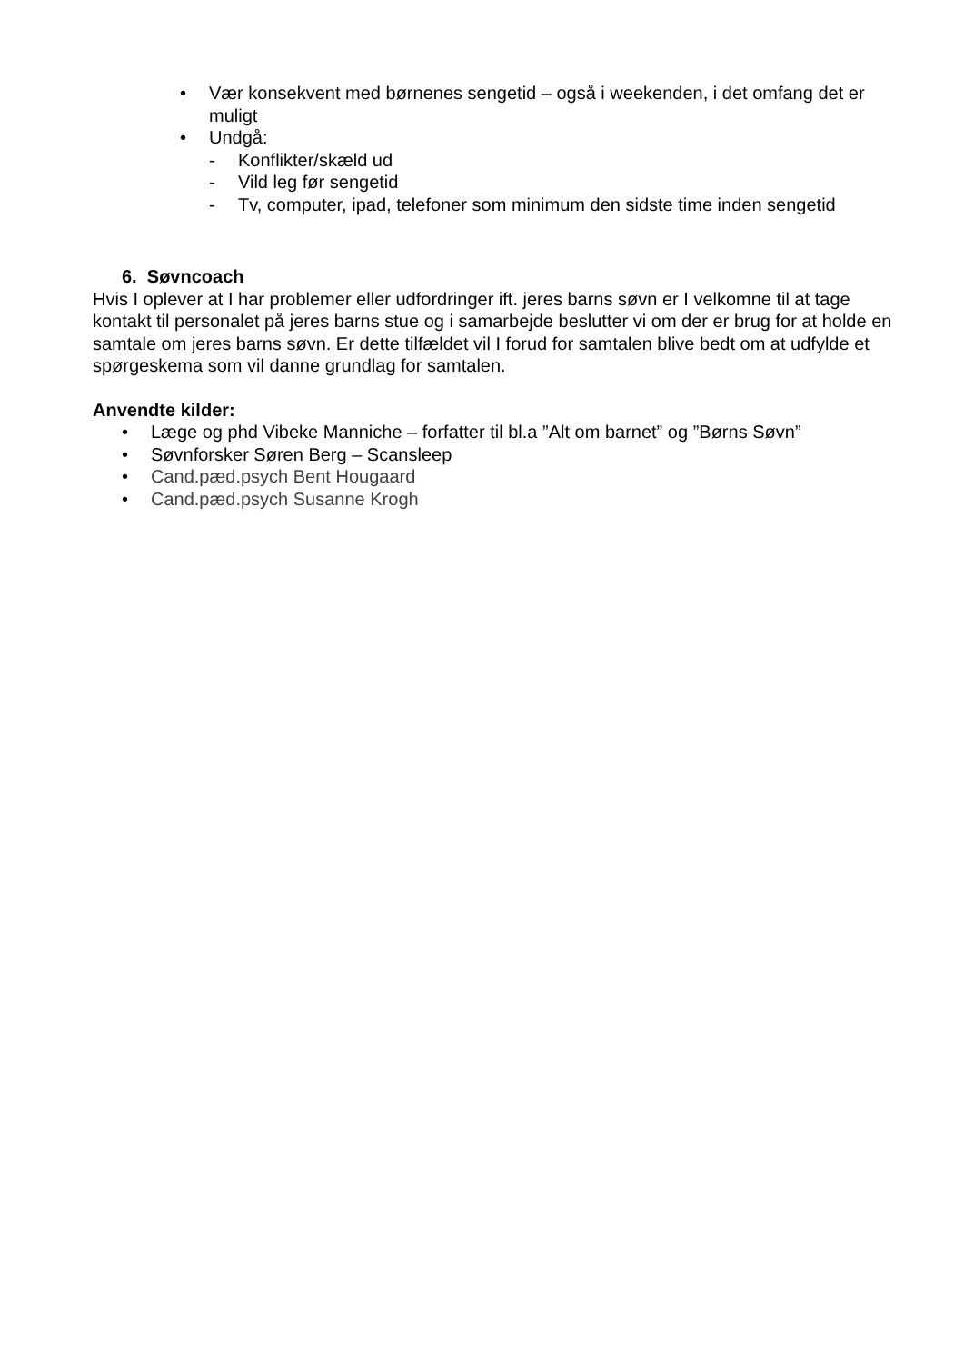• Vær konsekvent med børnenes sengetid – også i weekenden, i det omfang det er muligt
• Undgå:
- Konflikter/skæld ud
- Vild leg før sengetid
- Tv, computer, ipad, telefoner som minimum den sidste time inden sengetid
6. Søvncoach
Hvis I oplever at I har problemer eller udfordringer ift. jeres barns søvn er I velkomne til at tage kontakt til personalet på jeres barns stue og i samarbejde beslutter vi om der er brug for at holde en samtale om jeres barns søvn. Er dette tilfældet vil I forud for samtalen blive bedt om at udfylde et spørgeskema som vil danne grundlag for samtalen.
Anvendte kilder:
• Læge og phd Vibeke Manniche – forfatter til bl.a ”Alt om barnet” og ”Børns Søvn”
• Søvnforsker Søren Berg – Scansleep
• Cand.pæd.psych Bent Hougaard
• Cand.pæd.psych Susanne Krogh